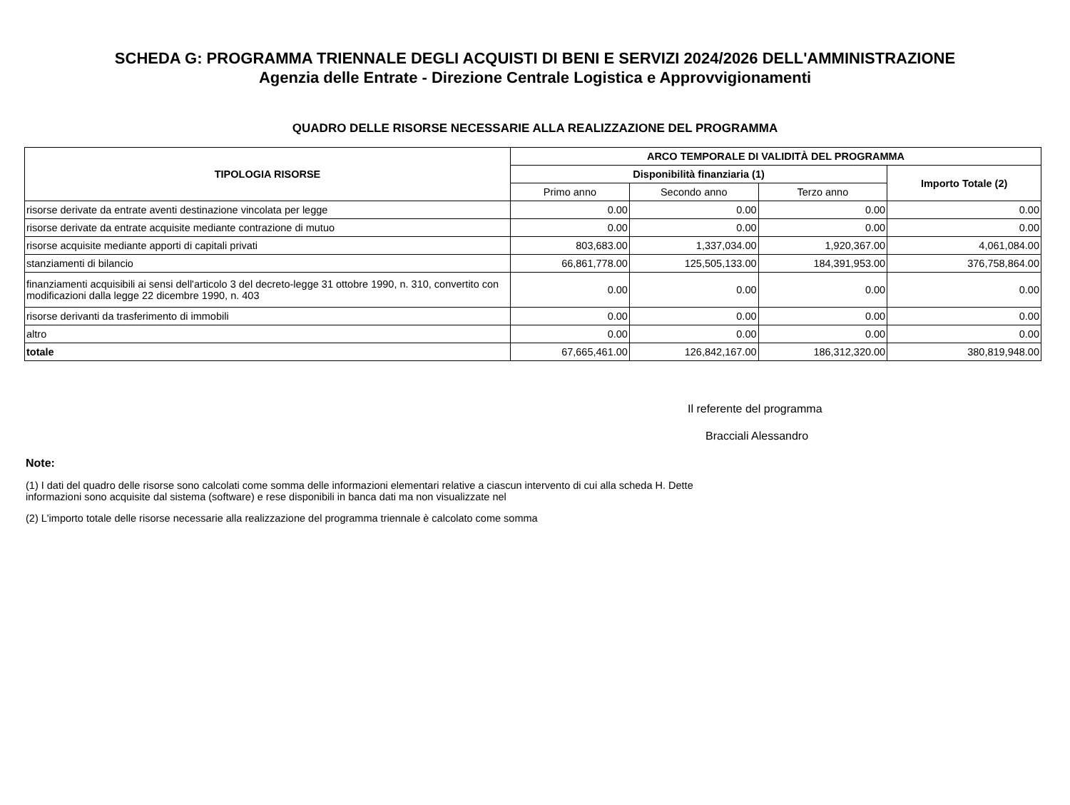SCHEDA G: PROGRAMMA TRIENNALE DEGLI ACQUISTI DI BENI E SERVIZI 2024/2026 DELL'AMMINISTRAZIONE
Agenzia delle Entrate - Direzione Centrale Logistica e Approvvigionamenti
QUADRO DELLE RISORSE NECESSARIE ALLA REALIZZAZIONE DEL PROGRAMMA
| TIPOLOGIA RISORSE | ARCO TEMPORALE DI VALIDITÀ DEL PROGRAMMA | | | |
| --- | --- | --- | --- | --- |
| | Disponibilità finanziaria (1) | | | Importo Totale (2) |
| | Primo anno | Secondo anno | Terzo anno | |
| risorse derivate da entrate aventi destinazione vincolata per legge | 0.00 | 0.00 | 0.00 | 0.00 |
| risorse derivate da entrate acquisite mediante contrazione di mutuo | 0.00 | 0.00 | 0.00 | 0.00 |
| risorse acquisite mediante apporti di capitali privati | 803,683.00 | 1,337,034.00 | 1,920,367.00 | 4,061,084.00 |
| stanziamenti di bilancio | 66,861,778.00 | 125,505,133.00 | 184,391,953.00 | 376,758,864.00 |
| finanziamenti acquisibili ai sensi dell'articolo 3 del decreto-legge 31 ottobre 1990, n. 310, convertito con modificazioni dalla legge 22 dicembre 1990, n. 403 | 0.00 | 0.00 | 0.00 | 0.00 |
| risorse derivanti da trasferimento di immobili | 0.00 | 0.00 | 0.00 | 0.00 |
| altro | 0.00 | 0.00 | 0.00 | 0.00 |
| totale | 67,665,461.00 | 126,842,167.00 | 186,312,320.00 | 380,819,948.00 |
Il referente del programma
Bracciali Alessandro
Note:
(1) I dati del quadro delle risorse sono calcolati come somma delle informazioni elementari relative a ciascun intervento di cui alla scheda H. Dette
informazioni sono acquisite dal sistema (software) e rese disponibili in banca dati ma non visualizzate nel
(2) L'importo totale delle risorse necessarie alla realizzazione del programma triennale è calcolato come somma